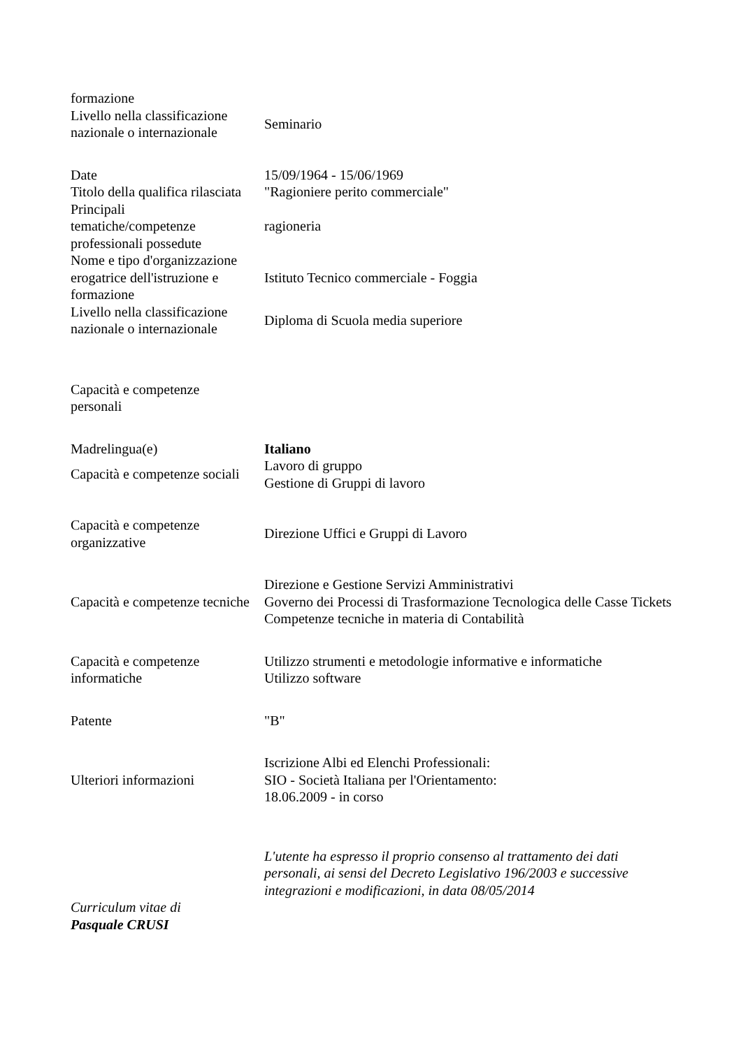| formazione | |
| Livello nella classificazione nazionale o internazionale | Seminario |
| Date | 15/09/1964 - 15/06/1969 |
| Titolo della qualifica rilasciata | "Ragioniere perito commerciale" |
| Principali tematiche/competenze professionali possedute | ragioneria |
| Nome e tipo d'organizzazione erogatrice dell'istruzione e formazione | Istituto Tecnico commerciale - Foggia |
| Livello nella classificazione nazionale o internazionale | Diploma di Scuola media superiore |
| Capacità e competenze personali | |
| Madrelingua(e) | Italiano |
| Capacità e competenze sociali | Lavoro di gruppo Gestione di Gruppi di lavoro |
| Capacità e competenze organizzative | Direzione Uffici e Gruppi di Lavoro |
| Capacità e competenze tecniche | Direzione e Gestione Servizi Amministrativi Governo dei Processi di Trasformazione Tecnologica delle Casse Tickets Competenze tecniche in materia di Contabilità |
| Capacità e competenze informatiche | Utilizzo strumenti e metodologie informative e informatiche Utilizzo software |
| Patente | "B" |
| Ulteriori informazioni | Iscrizione Albi ed Elenchi Professionali: SIO - Società Italiana per l'Orientamento: 18.06.2009 - in corso |
| | L'utente ha espresso il proprio consenso al trattamento dei dati personali, ai sensi del Decreto Legislativo 196/2003 e successive integrazioni e modificazioni, in data 08/05/2014 |
| Curriculum vitae di Pasquale CRUSI | |